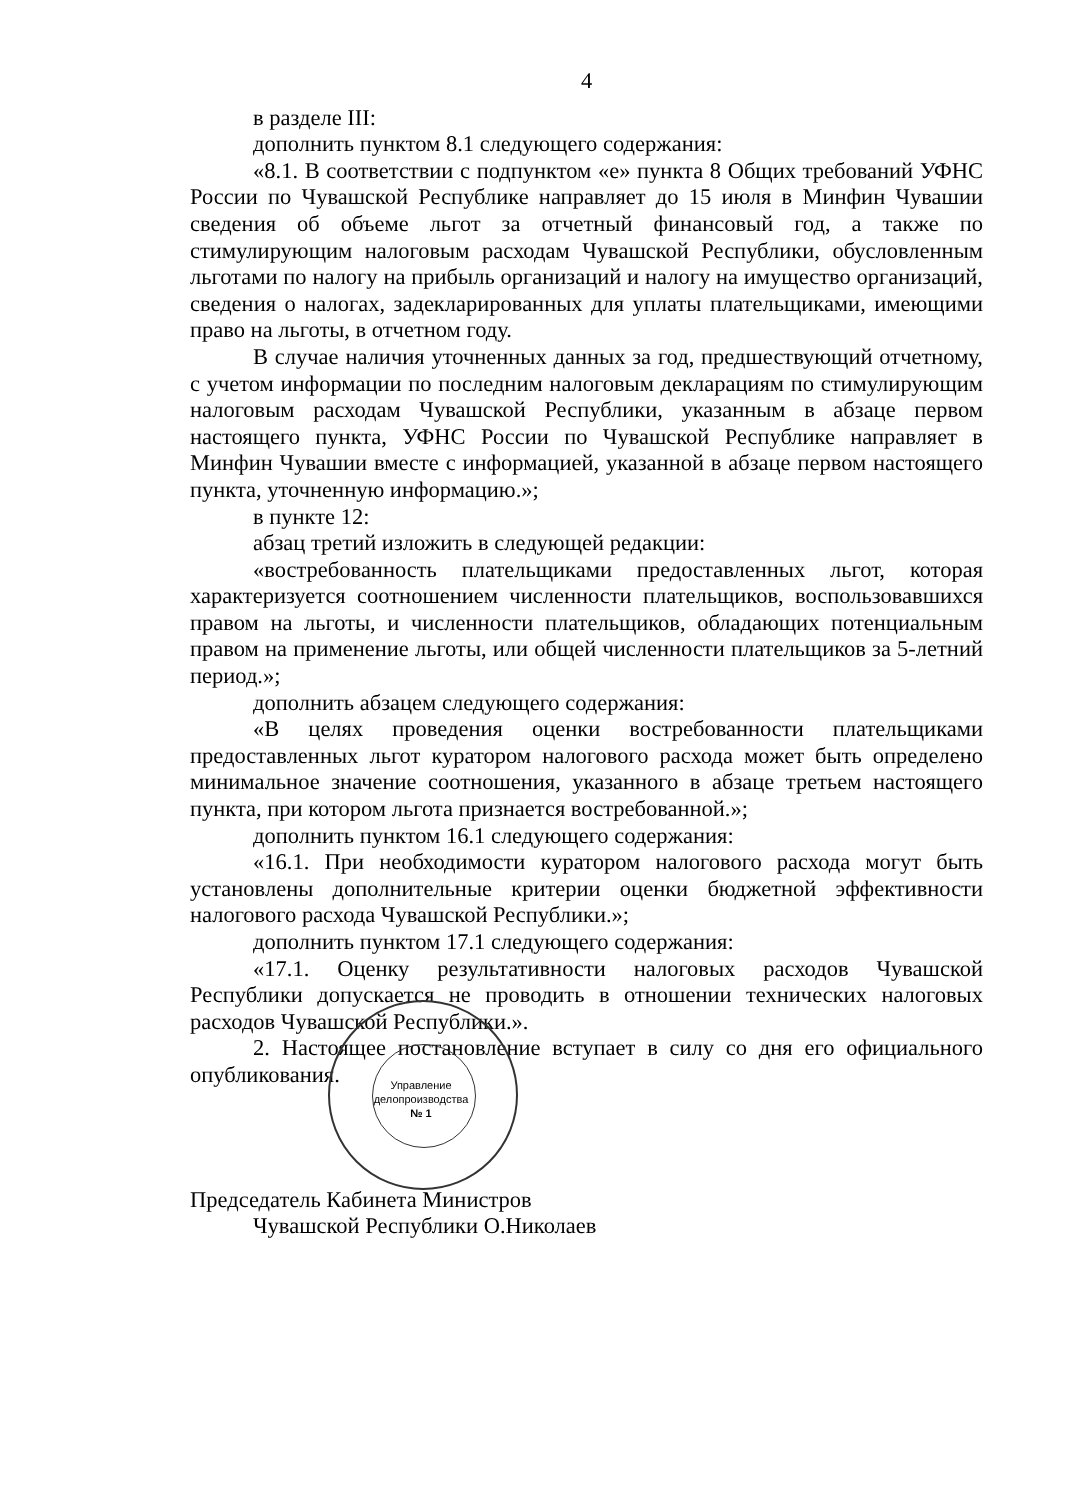4
в разделе III:
дополнить пунктом 8.1 следующего содержания:
«8.1. В соответствии с подпунктом «е» пункта 8 Общих требований УФНС России по Чувашской Республике направляет до 15 июля в Минфин Чувашии сведения об объеме льгот за отчетный финансовый год, а также по стимулирующим налоговым расходам Чувашской Республики, обусловленным льготами по налогу на прибыль организаций и налогу на имущество организаций, сведения о налогах, задекларированных для уплаты плательщиками, имеющими право на льготы, в отчетном году.
В случае наличия уточненных данных за год, предшествующий отчетному, с учетом информации по последним налоговым декларациям по стимулирующим налоговым расходам Чувашской Республики, указанным в абзаце первом настоящего пункта, УФНС России по Чувашской Республике направляет в Минфин Чувашии вместе с информацией, указанной в абзаце первом настоящего пункта, уточненную информацию.»;
в пункте 12:
абзац третий изложить в следующей редакции:
«востребованность плательщиками предоставленных льгот, которая характеризуется соотношением численности плательщиков, воспользовавшихся правом на льготы, и численности плательщиков, обладающих потенциальным правом на применение льготы, или общей численности плательщиков за 5-летний период.»;
дополнить абзацем следующего содержания:
«В целях проведения оценки востребованности плательщиками предоставленных льгот куратором налогового расхода может быть определено минимальное значение соотношения, указанного в абзаце третьем настоящего пункта, при котором льгота признается востребованной.»;
дополнить пунктом 16.1 следующего содержания:
«16.1. При необходимости куратором налогового расхода могут быть установлены дополнительные критерии оценки бюджетной эффективности налогового расхода Чувашской Республики.»;
дополнить пунктом 17.1 следующего содержания:
«17.1. Оценку результативности налоговых расходов Чувашской Республики допускается не проводить в отношении технических налоговых расходов Чувашской Республики.».
2. Настоящее постановление вступает в силу со дня его официального опубликования.
Председатель Кабинета Министров
Чувашской Республики О.Николаев
Управление
делопроизводства
№ 1